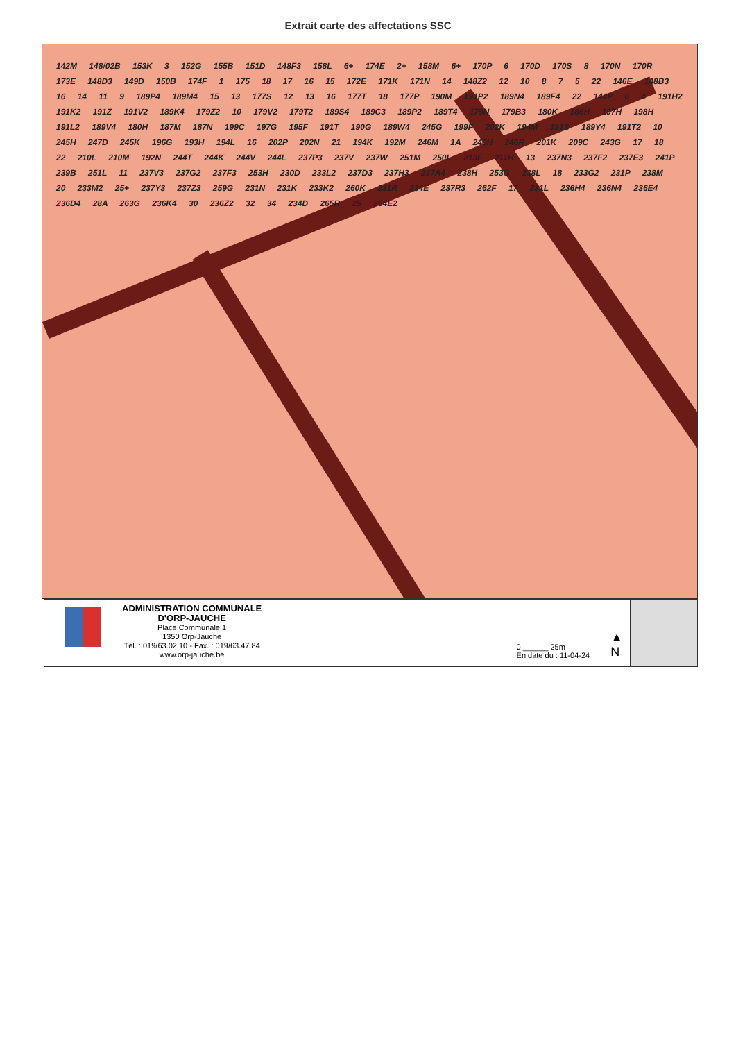Extrait carte des affectations SSC
142M 148/02B 153K 3 152G 155B 151D 148F3 158L 6+ 174E 2+ 158M 6+ 170P 6 170D 170S 8 170N 170R 173E 148D3 149D 150B 174F 1 175 18 17 16 15 172E 171K 171N 14 148Z2 12 10 8 7 5 22 146E 148B3 16 14 11 9 189P4 189M4 15 13 177S 12 13 16 177T 18 177P 190M 191P2 189N4 189F4 22 144P 6 4 191H2 191K2 191Z 191V2 189K4 179Z2 10 179V2 179T2 189S4 189C3 189P2 189T4 179N 179B3 180K 186H 197H 198H 191L2 189V4 180H 187M 187N 199C 197G 195F 191T 190G 189W4 245G 199F 202K 194M 191S 189Y4 191T2 10 245H 247D 245K 196G 193H 194L 16 202P 202N 21 194K 192M 246M 1A 246H 246R 201K 209C 243G 17 18 22 210L 210M 192N 244T 244K 244V 244L 237P3 237V 237W 251M 250L 213F 211H 13 237N3 237F2 237E3 241P 239B 251L 11 237V3 237G2 237F3 253H 230D 233L2 237D3 237H3 237A4 238H 253G 238L 18 233G2 231P 238M 20 233M2 25+ 237Y3 237Z3 259G 231N 231K 233K2 260K 231R 234E 237R3 262F 17 231L 236H4 236N4 236E4 236D4 28A 263G 236K4 30 236Z2 32 34 234D 265R 25 264E2
ADMINISTRATION COMMUNALE
D'ORP-JAUCHE
Place Communale 1
1350 Orp-Jauche
Tél. : 019/63.02.10 - Fax. : 019/63.47.84
www.orp-jauche.be
0 ______ 25m
En date du : 11-04-24
▲
N